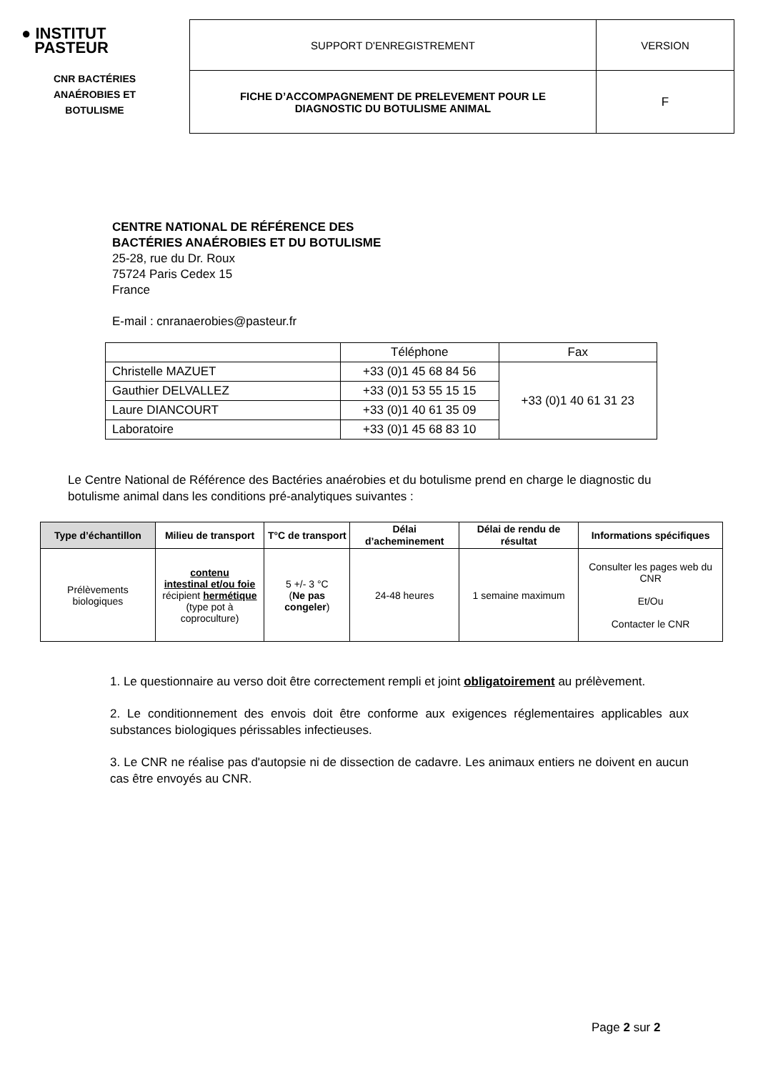● INSTITUT
PASTEUR
CNR BACTÉRIES
ANAÉROBIES ET
BOTULISME
| SUPPORT D'ENREGISTREMENT | VERSION |
| FICHE D’ACCOMPAGNEMENT DE PRELEVEMENT POUR LE DIAGNOSTIC DU BOTULISME ANIMAL | F |
CENTRE NATIONAL DE RÉFÉRENCE DES
BACTÉRIES ANAÉROBIES ET DU BOTULISME
25-28, rue du Dr. Roux
75724 Paris Cedex 15
France
E-mail : cnranaerobies@pasteur.fr
| | Téléphone | Fax |
| Christelle MAZUET | +33 (0)1 45 68 84 56 | +33 (0)1 40 61 31 23 |
| Gauthier DELVALLEZ | +33 (0)1 53 55 15 15 | |
| Laure DIANCOURT | +33 (0)1 40 61 35 09 | |
| Laboratoire | +33 (0)1 45 68 83 10 | |
Le Centre National de Référence des Bactéries anaérobies et du botulisme prend en charge le diagnostic du botulisme animal dans les conditions pré-analytiques suivantes :
| Type d’échantillon | Milieu de transport | T°C de transport | Délai d’acheminement | Délai de rendu de résultat | Informations spécifiques |
| --- | --- | --- | --- | --- | --- |
| Prélèvements biologiques | contenu intestinal et/ou foie récipient hermétique (type pot à coproculture) | 5 +/- 3 °C ( Ne pas congeler ) | 24-48 heures | 1 semaine maximum | Consulter les pages web du CNR Et/Ou Contacter le CNR |
1. Le questionnaire au verso doit être correctement rempli et joint obligatoirement au prélèvement.
2. Le conditionnement des envois doit être conforme aux exigences réglementaires applicables aux substances biologiques périssables infectieuses.
3. Le CNR ne réalise pas d'autopsie ni de dissection de cadavre. Les animaux entiers ne doivent en aucun cas être envoyés au CNR.
Page 2 sur 2